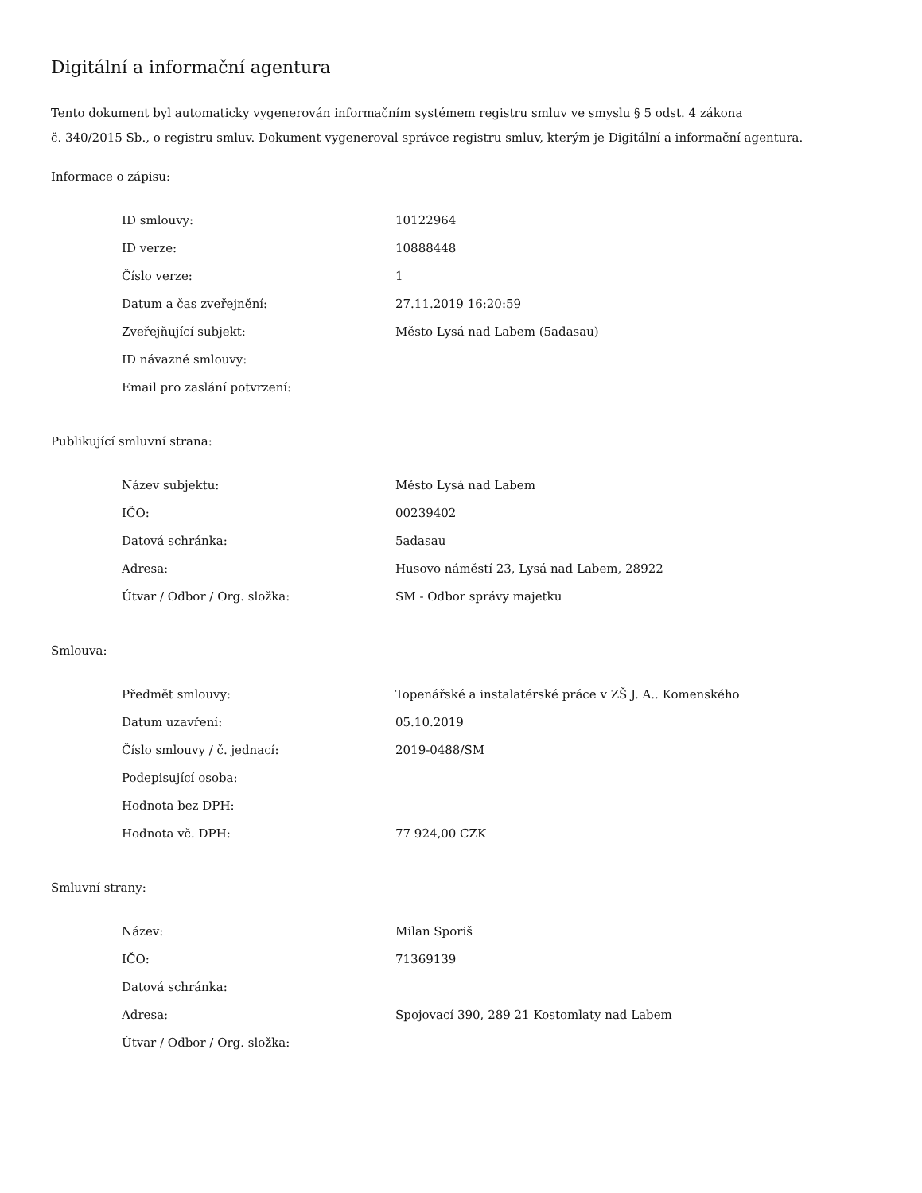Digitální a informační agentura
Tento dokument byl automaticky vygenerován informačním systémem registru smluv ve smyslu § 5 odst. 4 zákona
č. 340/2015 Sb., o registru smluv. Dokument vygeneroval správce registru smluv, kterým je Digitální a informační agentura.
Informace o zápisu:
| ID smlouvy: | 10122964 |
| ID verze: | 10888448 |
| Číslo verze: | 1 |
| Datum a čas zveřejnění: | 27.11.2019 16:20:59 |
| Zveřejňující subjekt: | Město Lysá nad Labem (5adasau) |
| ID návazné smlouvy: | |
| Email pro zaslání potvrzení: | |
Publikující smluvní strana:
| Název subjektu: | Město Lysá nad Labem |
| IČO: | 00239402 |
| Datová schránka: | 5adasau |
| Adresa: | Husovo náměstí 23, Lysá nad Labem, 28922 |
| Útvar / Odbor / Org. složka: | SM - Odbor správy majetku |
Smlouva:
| Předmět smlouvy: | Topenářské a instalatérské práce v ZŠ J. A.. Komenského |
| Datum uzavření: | 05.10.2019 |
| Číslo smlouvy / č. jednací: | 2019-0488/SM |
| Podepisující osoba: | |
| Hodnota bez DPH: | |
| Hodnota vč. DPH: | 77 924,00 CZK |
Smluvní strany:
| Název: | Milan Sporiš |
| IČO: | 71369139 |
| Datová schránka: | |
| Adresa: | Spojovací 390, 289 21 Kostomlaty nad Labem |
| Útvar / Odbor / Org. složka: | |